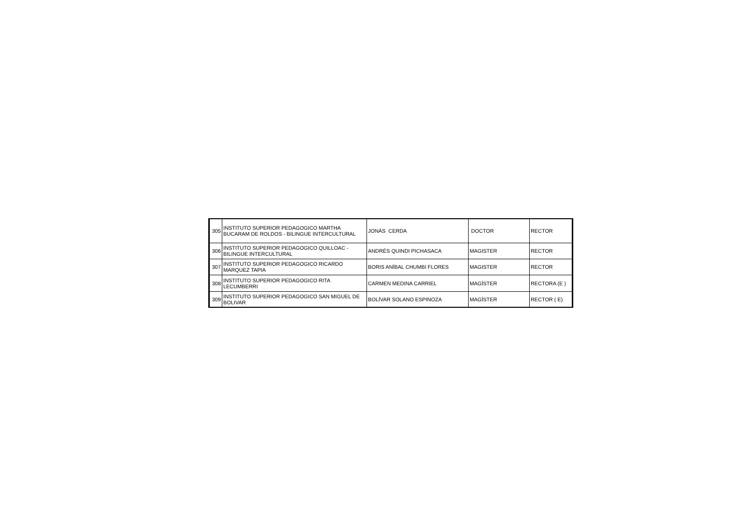| 305 | INSTITUTO SUPERIOR PEDAGOGICO MARTHA BUCARAM DE ROLDOS - BILINGUE INTERCULTURAL | JONÁS CERDA | DOCTOR | RECTOR |
| 306 | INSTITUTO SUPERIOR PEDAGOGICO QUILLOAC - BILINGUE INTERCULTURAL | ANDRÉS QUINDI PICHASACA | MAGISTER | RECTOR |
| 307 | INSTITUTO SUPERIOR PEDAGOGICO RICARDO MARQUEZ TAPIA | BORIS ANÍBAL CHUMBI FLORES | MAGISTER | RECTOR |
| 308 | INSTITUTO SUPERIOR PEDAGOGICO RITA LECUMBERRI | CARMEN MEDINA CARRIEL | MAGÍSTER | RECTORA (E ) |
| 309 | INSTITUTO SUPERIOR PEDAGOGICO SAN MIGUEL DE BOLIVAR | BOLÍVAR SOLANO ESPINOZA | MAGÍSTER | RECTOR ( E) |